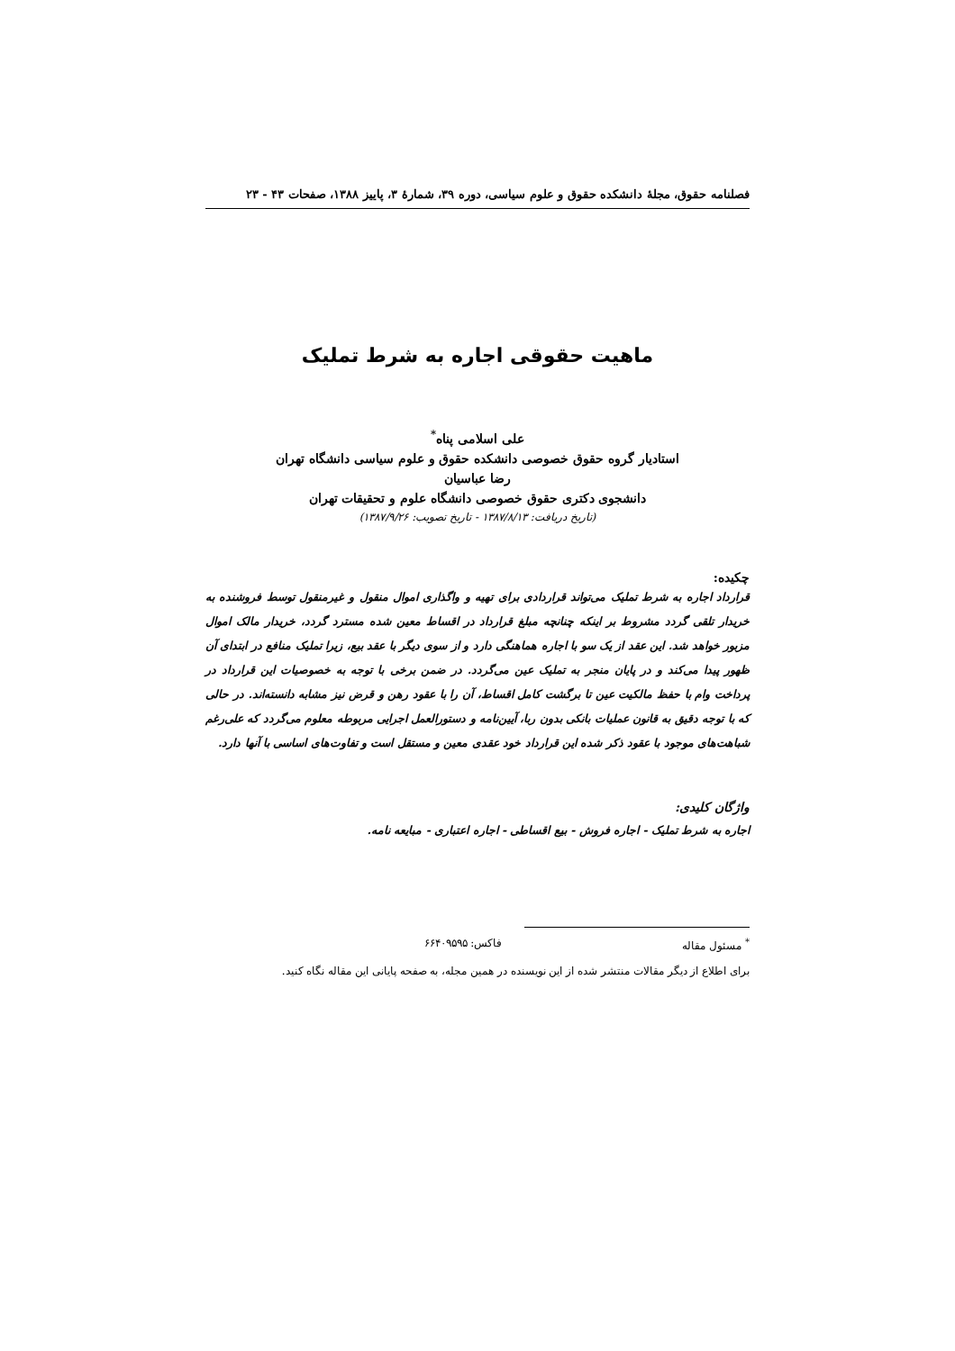فصلنامه حقوق، مجلهٔ دانشکده حقوق و علوم سیاسی، دوره ۳۹، شمارهٔ ۳، پاییز ۱۳۸۸، صفحات ۴۳ - ۲۳
ماهیت حقوقی اجاره به شرط تملیک
علی اسلامی پناه<sup>*</sup>
استادیار گروه حقوق خصوصی دانشکده حقوق و علوم سیاسی دانشگاه تهران
رضا عباسیان
دانشجوی دکتری حقوق خصوصی دانشگاه علوم و تحقیقات تهران
(تاریخ دریافت: ۱۳۸۷/۸/۱۳ - تاریخ تصویب: ۱۳۸۷/۹/۲۶)
چکیده:
قرارداد اجاره به شرط تملیک می‌تواند قراردادی برای تهیه و واگذاری اموال منقول و غیرمنقول توسط فروشنده به خریدار تلقی گردد مشروط بر اینکه چنانچه مبلغ قرارداد در اقساط معین شده مسترد گردد، خریدار مالک اموال مزبور خواهد شد. این عقد از یک سو با اجاره هماهنگی دارد و از سوی دیگر با عقد بیع، زیرا تملیک منافع در ابتدای آن ظهور پیدا می‌کند و در پایان منجر به تملیک عین می‌گردد. در ضمن برخی با توجه به خصوصیات این قرارداد در پرداخت وام با حفظ مالکیت عین تا برگشت کامل اقساط، آن را با عقود رهن و قرض نیز مشابه دانسته‌اند. در حالی که با توجه دقیق به قانون عملیات بانکی بدون ربا، آیین‌نامه و دستورالعمل اجرایی مربوطه معلوم می‌گردد که علی‌رغم شباهت‌های موجود با عقود ذکر شده این قرارداد خود عقدی معین و مستقل است و تفاوت‌های اساسی با آنها دارد.
واژگان کلیدی:
اجاره به شرط تملیک - اجاره فروش - بیع اقساطی - اجاره اعتباری - مبایعه نامه.
<sup>*</sup> مسئول مقاله فاکس: ۶۶۴۰۹۵۹۵
برای اطلاع از دیگر مقالات منتشر شده از این نویسنده در همین مجله، به صفحه پایانی این مقاله نگاه کنید.